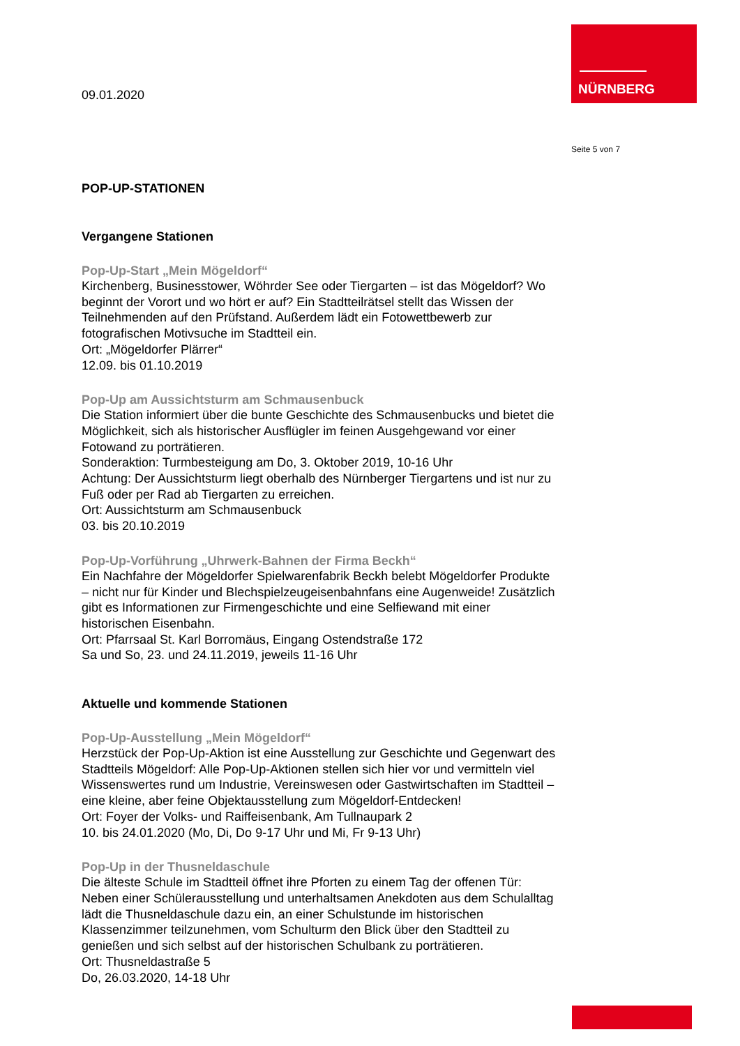NÜRNBERG
Seite 5 von 7
09.01.2020
POP-UP-STATIONEN
Vergangene Stationen
Pop-Up-Start „Mein Mögeldorf“
Kirchenberg, Businesstower, Wöhrder See oder Tiergarten – ist das Mögeldorf? Wo beginnt der Vorort und wo hört er auf? Ein Stadtteilrätsel stellt das Wissen der Teilnehmenden auf den Prüfstand. Außerdem lädt ein Fotowettbewerb zur fotografischen Motivsuche im Stadtteil ein.
Ort: „Mögeldorfer Plärrer“
12.09. bis 01.10.2019
Pop-Up am Aussichtsturm am Schmausenbuck
Die Station informiert über die bunte Geschichte des Schmausenbucks und bietet die Möglichkeit, sich als historischer Ausflügler im feinen Ausgehgewand vor einer Fotowand zu porträtieren.
Sonderaktion: Turmbesteigung am Do, 3. Oktober 2019, 10-16 Uhr
Achtung: Der Aussichtsturm liegt oberhalb des Nürnberger Tiergartens und ist nur zu Fuß oder per Rad ab Tiergarten zu erreichen.
Ort: Aussichtsturm am Schmausenbuck
03. bis 20.10.2019
Pop-Up-Vorführung „Uhrwerk-Bahnen der Firma Beckh“
Ein Nachfahre der Mögeldorfer Spielwarenfabrik Beckh belebt Mögeldorfer Produkte – nicht nur für Kinder und Blechspielzeugeisenbahnfans eine Augenweide! Zusätzlich gibt es Informationen zur Firmengeschichte und eine Selfiewand mit einer historischen Eisenbahn.
Ort: Pfarrsaal St. Karl Borromäus, Eingang Ostendstraße 172
Sa und So, 23. und 24.11.2019, jeweils 11-16 Uhr
Aktuelle und kommende Stationen
Pop-Up-Ausstellung „Mein Mögeldorf“
Herzstück der Pop-Up-Aktion ist eine Ausstellung zur Geschichte und Gegenwart des Stadtteils Mögeldorf: Alle Pop-Up-Aktionen stellen sich hier vor und vermitteln viel Wissenswertes rund um Industrie, Vereinswesen oder Gastwirtschaften im Stadtteil – eine kleine, aber feine Objektausstellung zum Mögeldorf-Entdecken!
Ort: Foyer der Volks- und Raiffeisenbank, Am Tullnaupark 2
10. bis 24.01.2020 (Mo, Di, Do 9-17 Uhr und Mi, Fr 9-13 Uhr)
Pop-Up in der Thusneldaschule
Die älteste Schule im Stadtteil öffnet ihre Pforten zu einem Tag der offenen Tür: Neben einer Schülerausstellung und unterhaltsamen Anekdoten aus dem Schulalltag lädt die Thusneldaschule dazu ein, an einer Schulstunde im historischen Klassenzimmer teilzunehmen, vom Schulturm den Blick über den Stadtteil zu genießen und sich selbst auf der historischen Schulbank zu porträtieren.
Ort: Thusneldastraße 5
Do, 26.03.2020, 14-18 Uhr